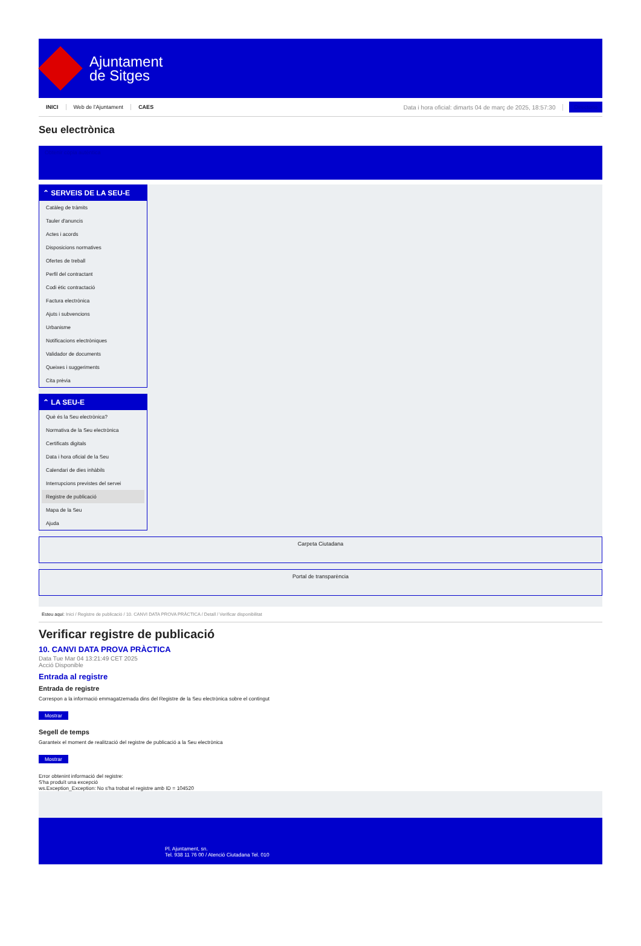Ajuntament
de Sitges
INICI Web de l'Ajuntament CAES Data i hora oficial: dimarts 04 de març de 2025, 18:57:30 Directorio
Seu electrònica
Obtenir còpia autèntica
⌃ SERVEIS DE LA SEU-E
Catàleg de tràmits
Tauler d'anuncis
Actes i acords
Disposicions normatives
Ofertes de treball
Perfil del contractant
Codi ètic contractació
Factura electrònica
Ajuts i subvencions
Urbanisme
Notificacions electròniques
Validador de documents
Queixes i suggeriments
Cita prèvia
⌃ LA SEU-E
Què és la Seu electrònica?
Normativa de la Seu electrònica
Certificats digitals
Data i hora oficial de la Seu
Calendari de dies inhàbils
Interrupcions previstes del servei
Registre de publicació
Mapa de la Seu
Ajuda
Carpeta Ciutadana
Portal de transparència
Esteu aquí: Inici / Registre de publicació / 10. CANVI DATA PROVA PRÀCTICA / Detall / Verificar disponibilitat
Verificar registre de publicació
10. CANVI DATA PROVA PRÀCTICA
Data Tue Mar 04 13:21:49 CET 2025
Acció Disponible
Entrada al registre
Entrada de registre
Correspon a la informació emmagatzemada dins del Registre de la Seu electrònica sobre el contingut
Mostrar
Segell de temps
Garanteix el moment de realització del registre de publicació a la Seu electrònica
Mostrar
Error obtenint informació del registre:
S'ha produït una excepció
ws.Exception_Exception: No s'ha trobat el registre amb ID = 104520
Pl. Ajuntament, sn.
Tel. 938 11 76 00 / Atenció Ciutadana Tel. 010